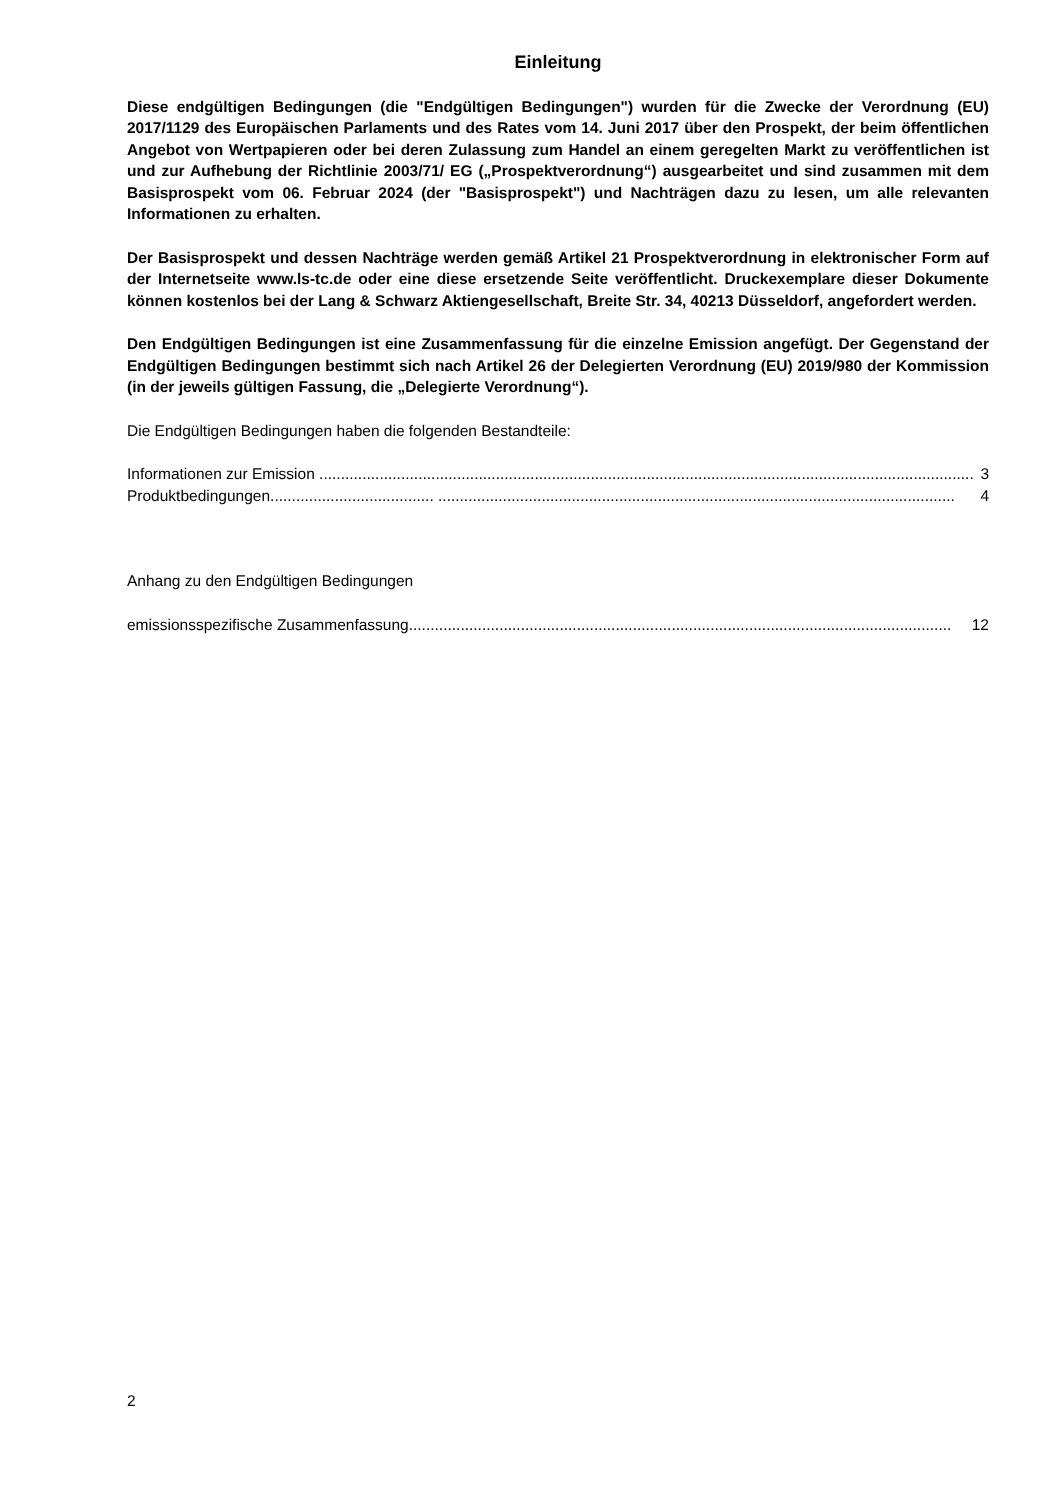Einleitung
Diese endgültigen Bedingungen (die "Endgültigen Bedingungen") wurden für die Zwecke der Verordnung (EU) 2017/1129 des Europäischen Parlaments und des Rates vom 14. Juni 2017 über den Prospekt, der beim öffentlichen Angebot von Wertpapieren oder bei deren Zulassung zum Handel an einem geregelten Markt zu veröffentlichen ist und zur Aufhebung der Richtlinie 2003/71/ EG („Prospektverordnung“) ausgearbeitet und sind zusammen mit dem Basisprospekt vom 06. Februar 2024 (der "Basisprospekt") und Nachträgen dazu zu lesen, um alle relevanten Informationen zu erhalten.
Der Basisprospekt und dessen Nachträge werden gemäß Artikel 21 Prospektverordnung in elektronischer Form auf der Internetseite www.ls-tc.de oder eine diese ersetzende Seite veröffentlicht. Druckexemplare dieser Dokumente können kostenlos bei der Lang & Schwarz Aktiengesellschaft, Breite Str. 34, 40213 Düsseldorf, angefordert werden.
Den Endgültigen Bedingungen ist eine Zusammenfassung für die einzelne Emission angefügt. Der Gegenstand der Endgültigen Bedingungen bestimmt sich nach Artikel 26 der Delegierten Verordnung (EU) 2019/980 der Kommission (in der jeweils gültigen Fassung, die „Delegierte Verordnung“).
Die Endgültigen Bedingungen haben die folgenden Bestandteile:
Informationen zur Emission ........................................................................................................................................................ 3
Produktbedingungen ...................................... ........................................................................................................................ 4
Anhang zu den Endgültigen Bedingungen
emissionsspezifische Zusammenfassung .............................................................................................................................. 12
2